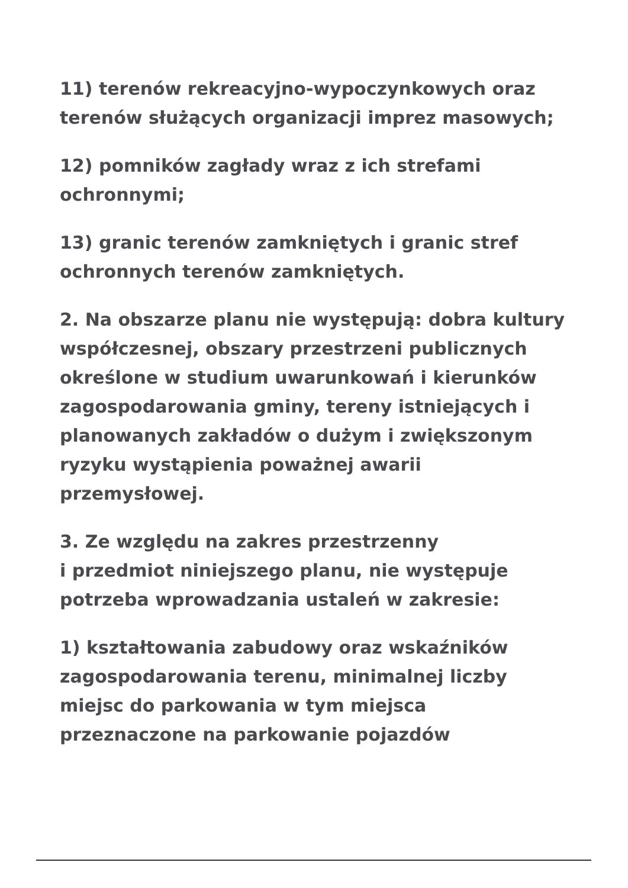11) terenów rekreacyjno-wypoczynkowych oraz terenów służących organizacji imprez masowych;
12) pomników zagłady wraz z ich strefami ochronnymi;
13) granic terenów zamkniętych i granic stref ochronnych terenów zamkniętych.
2. Na obszarze planu nie występują: dobra kultury współczesnej, obszary przestrzeni publicznych określone w studium uwarunkowań i kierunków zagospodarowania gminy, tereny istniejących i planowanych zakładów o dużym i zwiększonym ryzyku wystąpienia poważnej awarii przemysłowej.
3. Ze względu na zakres przestrzenny
i przedmiot niniejszego planu, nie występuje potrzeba wprowadzania ustaleń w zakresie:
1) kształtowania zabudowy oraz wskaźników zagospodarowania terenu, minimalnej liczby miejsc do parkowania w tym miejsca przeznaczone na parkowanie pojazdów